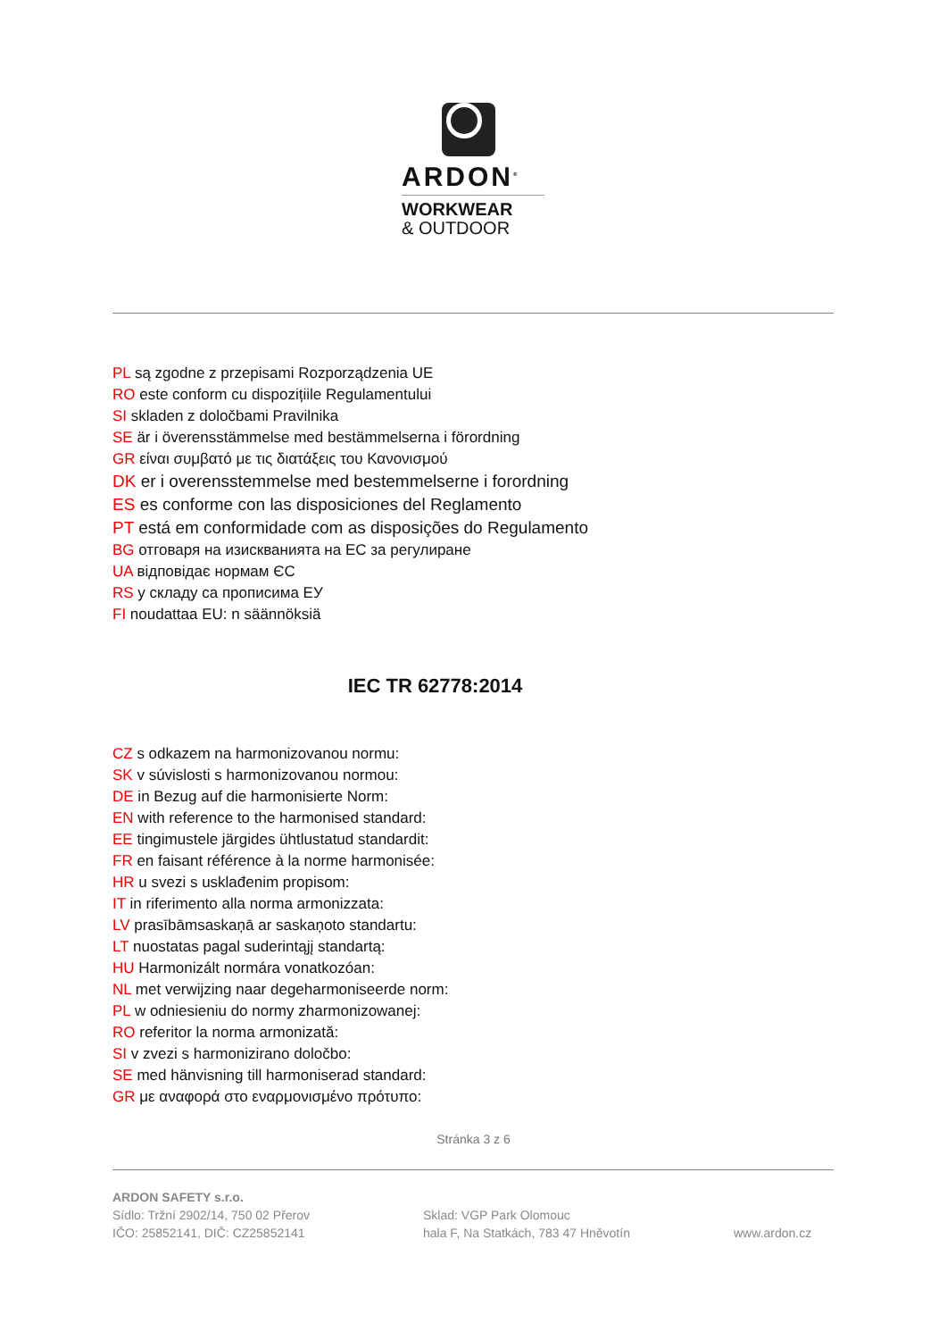ARDON<sup>®</sup>
WORKWEAR
& OUTDOOR
PL są zgodne z przepisami Rozporządzenia UE
RO este conform cu dispozițiile Regulamentului
SI skladen z določbami Pravilnika
SE är i överensstämmelse med bestämmelserna i förordning
GR είναι συμβατό με τις διατάξεις του Κανονισμού
DK er i overensstemmelse med bestemmelserne i forordning
ES es conforme con las disposiciones del Reglamento
PT está em conformidade com as disposições do Regulamento
BG отговаря на изискванията на ЕС за регулиране
UA відповідає нормам ЄС
RS у складу са прописима ЕУ
FI noudattaa EU: n säännöksiä
IEC TR 62778:2014
CZ s odkazem na harmonizovanou normu:
SK v súvislosti s harmonizovanou normou:
DE in Bezug auf die harmonisierte Norm:
EN with reference to the harmonised standard:
EE tingimustele järgides ühtlustatud standardit:
FR en faisant référence à la norme harmonisée:
HR u svezi s usklađenim propisom:
IT in riferimento alla norma armonizzata:
LV prasībāmsaskaņā ar saskaņoto standartu:
LT nuostatas pagal suderintąjį standartą:
HU Harmonizált normára vonatkozóan:
NL met verwijzing naar degeharmoniseerde norm:
PL w odniesieniu do normy zharmonizowanej:
RO referitor la norma armonizată:
SI v zvezi s harmonizirano določbo:
SE med hänvisning till harmoniserad standard:
GR με αναφορά στο εναρμονισμένο πρότυπο:
Stránka 3 z 6
ARDON SAFETY s.r.o.
Sídlo: Tržní 2902/14, 750 02 Přerov
IČO: 25852141, DIČ: CZ25852141
Sklad: VGP Park Olomouc
hala F, Na Statkách, 783 47 Hněvotín
www.ardon.cz